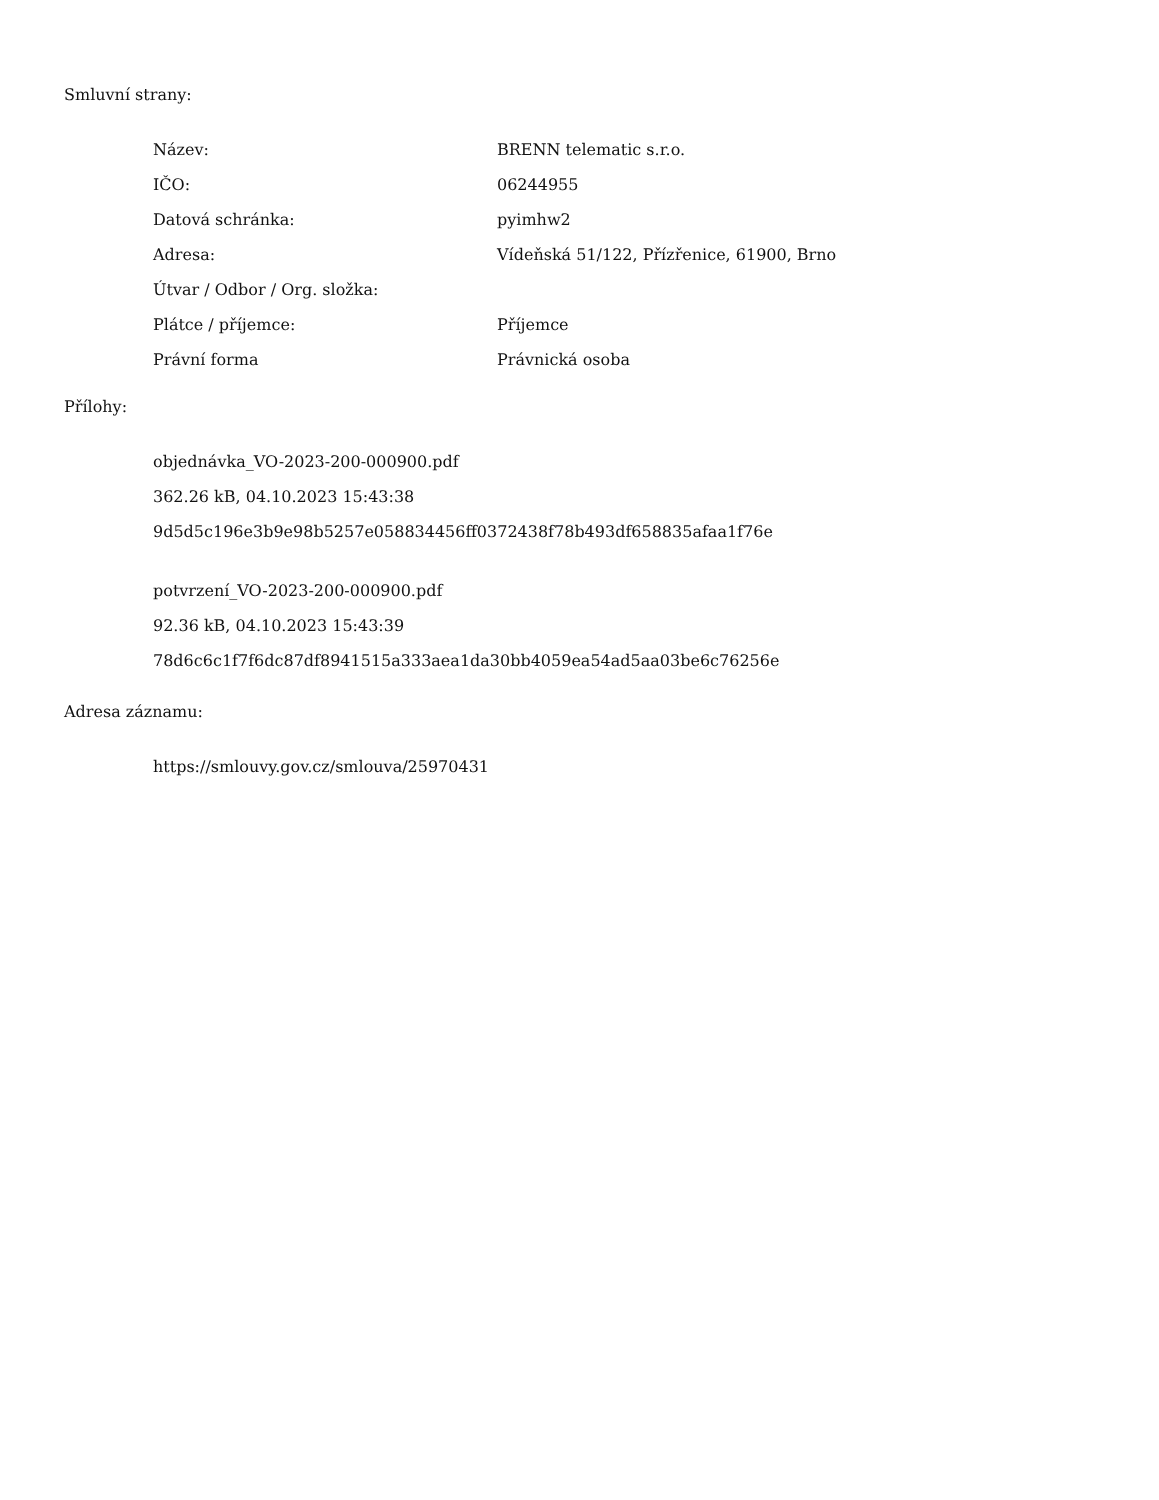Smluvní strany:
| Název: | BRENN telematic s.r.o. |
| IČO: | 06244955 |
| Datová schránka: | pyimhw2 |
| Adresa: | Vídeňská 51/122, Přízřenice, 61900, Brno |
| Útvar / Odbor / Org. složka: | |
| Plátce / příjemce: | Příjemce |
| Právní forma | Právnická osoba |
Přílohy:
objednávka_VO-2023-200-000900.pdf
362.26 kB, 04.10.2023 15:43:38
9d5d5c196e3b9e98b5257e058834456ff0372438f78b493df658835afaa1f76e
potvrzení_VO-2023-200-000900.pdf
92.36 kB, 04.10.2023 15:43:39
78d6c6c1f7f6dc87df8941515a333aea1da30bb4059ea54ad5aa03be6c76256e
Adresa záznamu:
https://smlouvy.gov.cz/smlouva/25970431